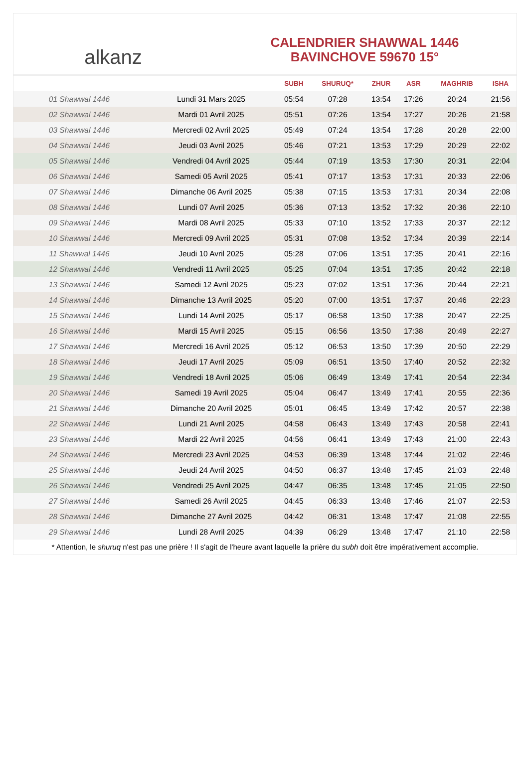alkanz
CALENDRIER SHAWWAL 1446
BAVINCHOVE 59670 15°
| | | SUBH | SHURUQ* | ZHUR | ASR | MAGHRIB | ISHA |
| --- | --- | --- | --- | --- | --- | --- | --- |
| 01 Shawwal 1446 | Lundi 31 Mars 2025 | 05:54 | 07:28 | 13:54 | 17:26 | 20:24 | 21:56 |
| 02 Shawwal 1446 | Mardi 01 Avril 2025 | 05:51 | 07:26 | 13:54 | 17:27 | 20:26 | 21:58 |
| 03 Shawwal 1446 | Mercredi 02 Avril 2025 | 05:49 | 07:24 | 13:54 | 17:28 | 20:28 | 22:00 |
| 04 Shawwal 1446 | Jeudi 03 Avril 2025 | 05:46 | 07:21 | 13:53 | 17:29 | 20:29 | 22:02 |
| 05 Shawwal 1446 | Vendredi 04 Avril 2025 | 05:44 | 07:19 | 13:53 | 17:30 | 20:31 | 22:04 |
| 06 Shawwal 1446 | Samedi 05 Avril 2025 | 05:41 | 07:17 | 13:53 | 17:31 | 20:33 | 22:06 |
| 07 Shawwal 1446 | Dimanche 06 Avril 2025 | 05:38 | 07:15 | 13:53 | 17:31 | 20:34 | 22:08 |
| 08 Shawwal 1446 | Lundi 07 Avril 2025 | 05:36 | 07:13 | 13:52 | 17:32 | 20:36 | 22:10 |
| 09 Shawwal 1446 | Mardi 08 Avril 2025 | 05:33 | 07:10 | 13:52 | 17:33 | 20:37 | 22:12 |
| 10 Shawwal 1446 | Mercredi 09 Avril 2025 | 05:31 | 07:08 | 13:52 | 17:34 | 20:39 | 22:14 |
| 11 Shawwal 1446 | Jeudi 10 Avril 2025 | 05:28 | 07:06 | 13:51 | 17:35 | 20:41 | 22:16 |
| 12 Shawwal 1446 | Vendredi 11 Avril 2025 | 05:25 | 07:04 | 13:51 | 17:35 | 20:42 | 22:18 |
| 13 Shawwal 1446 | Samedi 12 Avril 2025 | 05:23 | 07:02 | 13:51 | 17:36 | 20:44 | 22:21 |
| 14 Shawwal 1446 | Dimanche 13 Avril 2025 | 05:20 | 07:00 | 13:51 | 17:37 | 20:46 | 22:23 |
| 15 Shawwal 1446 | Lundi 14 Avril 2025 | 05:17 | 06:58 | 13:50 | 17:38 | 20:47 | 22:25 |
| 16 Shawwal 1446 | Mardi 15 Avril 2025 | 05:15 | 06:56 | 13:50 | 17:38 | 20:49 | 22:27 |
| 17 Shawwal 1446 | Mercredi 16 Avril 2025 | 05:12 | 06:53 | 13:50 | 17:39 | 20:50 | 22:29 |
| 18 Shawwal 1446 | Jeudi 17 Avril 2025 | 05:09 | 06:51 | 13:50 | 17:40 | 20:52 | 22:32 |
| 19 Shawwal 1446 | Vendredi 18 Avril 2025 | 05:06 | 06:49 | 13:49 | 17:41 | 20:54 | 22:34 |
| 20 Shawwal 1446 | Samedi 19 Avril 2025 | 05:04 | 06:47 | 13:49 | 17:41 | 20:55 | 22:36 |
| 21 Shawwal 1446 | Dimanche 20 Avril 2025 | 05:01 | 06:45 | 13:49 | 17:42 | 20:57 | 22:38 |
| 22 Shawwal 1446 | Lundi 21 Avril 2025 | 04:58 | 06:43 | 13:49 | 17:43 | 20:58 | 22:41 |
| 23 Shawwal 1446 | Mardi 22 Avril 2025 | 04:56 | 06:41 | 13:49 | 17:43 | 21:00 | 22:43 |
| 24 Shawwal 1446 | Mercredi 23 Avril 2025 | 04:53 | 06:39 | 13:48 | 17:44 | 21:02 | 22:46 |
| 25 Shawwal 1446 | Jeudi 24 Avril 2025 | 04:50 | 06:37 | 13:48 | 17:45 | 21:03 | 22:48 |
| 26 Shawwal 1446 | Vendredi 25 Avril 2025 | 04:47 | 06:35 | 13:48 | 17:45 | 21:05 | 22:50 |
| 27 Shawwal 1446 | Samedi 26 Avril 2025 | 04:45 | 06:33 | 13:48 | 17:46 | 21:07 | 22:53 |
| 28 Shawwal 1446 | Dimanche 27 Avril 2025 | 04:42 | 06:31 | 13:48 | 17:47 | 21:08 | 22:55 |
| 29 Shawwal 1446 | Lundi 28 Avril 2025 | 04:39 | 06:29 | 13:48 | 17:47 | 21:10 | 22:58 |
* Attention, le shuruq n'est pas une prière ! Il s'agit de l'heure avant laquelle la prière du subh doit être impérativement accomplie.